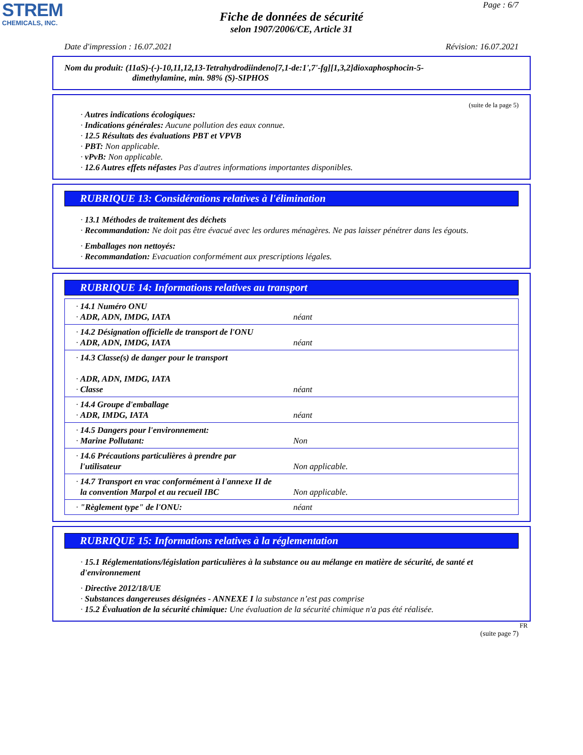STREM
CHEMICALS, INC.
Page : 6/7
Fiche de données de sécurité
selon 1907/2006/CE, Article 31
Date d'impression : 16.07.2021 Révision: 16.07.2021
Nom du produit: (11aS)-(-)-10,11,12,13-Tetrahydrodiindeno[7,1-de:1',7'-fg][1,3,2]dioxaphosphocin-5-
dimethylamine, min. 98% (S)-SIPHOS
(suite de la page 5)
· Autres indications écologiques:
· Indications générales: Aucune pollution des eaux connue.
· 12.5 Résultats des évaluations PBT et VPVB
· PBT: Non applicable.
· vPvB: Non applicable.
· 12.6 Autres effets néfastes Pas d'autres informations importantes disponibles.
RUBRIQUE 13: Considérations relatives à l'élimination
· 13.1 Méthodes de traitement des déchets
· Recommandation: Ne doit pas être évacué avec les ordures ménagères. Ne pas laisser pénétrer dans les égouts.
· Emballages non nettoyés:
· Recommandation: Evacuation conformément aux prescriptions légales.
RUBRIQUE 14: Informations relatives au transport
| · 14.1 Numéro ONU · ADR, ADN, IMDG, IATA | néant |
| · 14.2 Désignation officielle de transport de l'ONU · ADR, ADN, IMDG, IATA | néant |
| · 14.3 Classe(s) de danger pour le transport · ADR, ADN, IMDG, IATA · Classe | néant |
| · 14.4 Groupe d'emballage · ADR, IMDG, IATA | néant |
| · 14.5 Dangers pour l'environnement: · Marine Pollutant: | Non |
| · 14.6 Précautions particulières à prendre par l'utilisateur | Non applicable. |
| · 14.7 Transport en vrac conformément à l'annexe II de la convention Marpol et au recueil IBC | Non applicable. |
| · "Règlement type" de l'ONU: | néant |
RUBRIQUE 15: Informations relatives à la réglementation
· 15.1 Réglementations/législation particulières à la substance ou au mélange en matière de sécurité, de santé et d'environnement
· Directive 2012/18/UE
· Substances dangereuses désignées - ANNEXE I la substance n’est pas comprise
· 15.2 Évaluation de la sécurité chimique: Une évaluation de la sécurité chimique n'a pas été réalisée.
FR
(suite page 7)